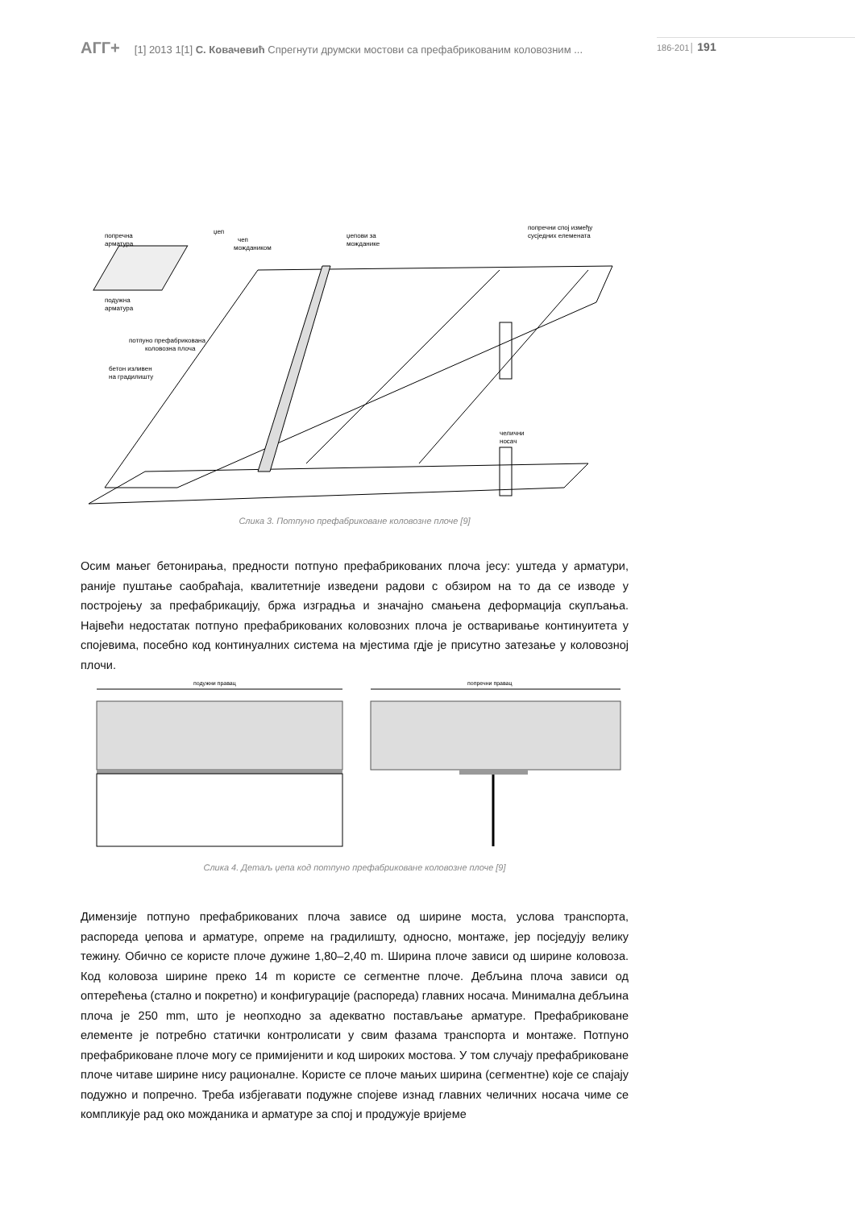АГГ+ [1] 2013 1[1] С. Ковачевић Спрегнути друмски мостови са префабрикованим коловозним ... 186-201│ 191
попречна
арматура
џеп
чеп
мождаником
џепови за
можданике
попречни спој између
сусједних елемената
подужна
арматура
потпуно префабрикована
коловозна плоча
бетон изливен
на градилишту
челични
носач
Слика 3. Потпуно префабриковане коловозне плоче [9]
Осим мањег бетонирања, предности потпуно префабрикованих плоча јесу: уштеда у арматури, раније пуштање саобраћаја, квалитетније изведени радови с обзиром на то да се изводе у постројењу за префабрикацију, бржа изградња и значајно смањена деформација скупљања. Највећи недостатак потпуно префабрикованих коловозних плоча је остваривање континуитета у спојевима, посебно код континуалних система на мјестима гдје је присутно затезање у коловозној плочи.
подужни правац
попречни правац
Слика 4. Детаљ џепа код потпуно префабриковане коловозне плоче [9]
Димензије потпуно префабрикованих плоча зависе од ширине моста, услова транспорта, распореда џепова и арматуре, опреме на градилишту, односно, монтаже, јер посједују велику тежину. Обично се користе плоче дужине 1,80–2,40 m. Ширина плоче зависи од ширине коловоза. Код коловоза ширине преко 14 m користе се сегментне плоче. Дебљина плоча зависи од оптерећења (стално и покретно) и конфигурације (распореда) главних носача. Минимална дебљина плоча је 250 mm, што је неопходно за адекватно постављање арматуре. Префабриковане елементе је потребно статички контролисати у свим фазама транспорта и монтаже. Потпуно префабриковане плоче могу се примијенити и код широких мостова. У том случају префабриковане плоче читаве ширине нису рационалне. Користе се плоче мањих ширина (сегментне) које се спајају подужно и попречно. Треба избјегавати подужне спојеве изнад главних челичних носача чиме се компликује рад око можданика и арматуре за спој и продужује вријеме